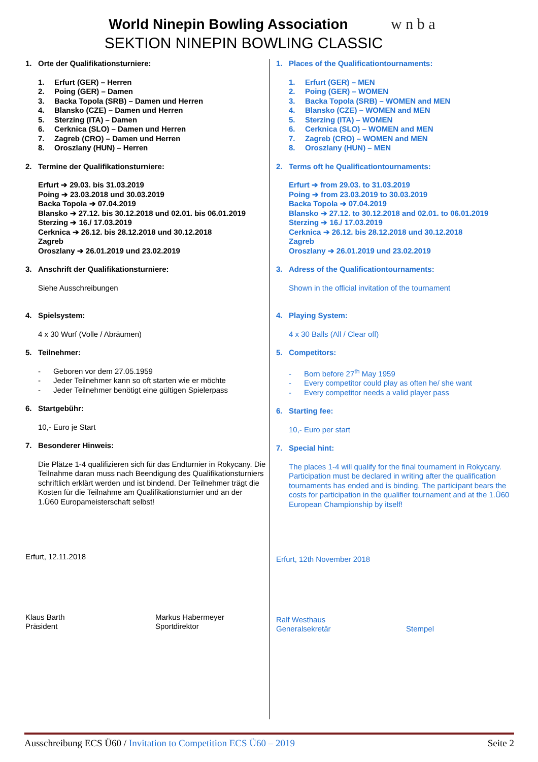World Ninepin Bowling Association
SEKTION NINEPIN BOWLING CLASSIC
w n b a
1. Orte der Qualifikationsturniere:
1. Erfurt (GER) – Herren
2. Poing (GER) – Damen
3. Backa Topola (SRB) – Damen und Herren
4. Blansko (CZE) – Damen und Herren
5. Sterzing (ITA) – Damen
6. Cerknica (SLO) – Damen und Herren
7. Zagreb (CRO) – Damen und Herren
8. Oroszlany (HUN) – Herren
2. Termine der Qualifikationsturniere:
Erfurt ➔ 29.03. bis 31.03.2019
Poing ➔ 23.03.2018 und 30.03.2019
Backa Topola ➔ 07.04.2019
Blansko ➔ 27.12. bis 30.12.2018 und 02.01. bis 06.01.2019
Sterzing ➔ 16./ 17.03.2019
Cerknica ➔ 26.12. bis 28.12.2018 und 30.12.2018
Zagreb
Oroszlany ➔ 26.01.2019 und 23.02.2019
3. Anschrift der Qualifikationsturniere:
Siehe Ausschreibungen
4. Spielsystem:
4 x 30 Wurf (Volle / Abräumen)
5. Teilnehmer:
- Geboren vor dem 27.05.1959
- Jeder Teilnehmer kann so oft starten wie er möchte
- Jeder Teilnehmer benötigt eine gültigen Spielerpass
6. Startgebühr:
10,- Euro je Start
7. Besonderer Hinweis:
Die Plätze 1-4 qualifizieren sich für das Endturnier in Rokycany. Die Teilnahme daran muss nach Beendigung des Qualifikationsturniers schriftlich erklärt werden und ist bindend. Der Teilnehmer trägt die Kosten für die Teilnahme am Qualifikationsturnier und an der
1.Ü60 Europameisterschaft selbst!
Erfurt, 12.11.2018
Klaus Barth
Präsident
Markus Habermeyer
Sportdirektor
1. Places of the Qualificationtournaments:
1. Erfurt (GER) – MEN
2. Poing (GER) – WOMEN
3. Backa Topola (SRB) – WOMEN and MEN
4. Blansko (CZE) – WOMEN and MEN
5. Sterzing (ITA) – WOMEN
6. Cerknica (SLO) – WOMEN and MEN
7. Zagreb (CRO) – WOMEN and MEN
8. Oroszlany (HUN) – MEN
2. Terms oft he Qualificationtournaments:
Erfurt ➔ from 29.03. to 31.03.2019
Poing ➔ from 23.03.2019 to 30.03.2019
Backa Topola ➔ 07.04.2019
Blansko ➔ 27.12. to 30.12.2018 and 02.01. to 06.01.2019
Sterzing ➔ 16./ 17.03.2019
Cerknica ➔ 26.12. bis 28.12.2018 und 30.12.2018
Zagreb
Oroszlany ➔ 26.01.2019 und 23.02.2019
3. Adress of the Qualificationtournaments:
Shown in the official invitation of the tournament
4. Playing System:
4 x 30 Balls (All / Clear off)
5. Competitors:
- Born before 27<sup>th</sup> May 1959
- Every competitor could play as often he/ she want
- Every competitor needs a valid player pass
6. Starting fee:
10,- Euro per start
7. Special hint:
The places 1-4 will qualify for the final tournament in Rokycany. Participation must be declared in writing after the qualification tournaments has ended and is binding. The participant bears the costs for participation in the qualifier tournament and at the 1.Ü60 European Championship by itself!
Erfurt, 12th November 2018
Ralf Westhaus
Generalsekretär
Stempel
Ausschreibung ECS Ü60 / Invitation to Competition ECS Ü60 – 2019
Seite 2